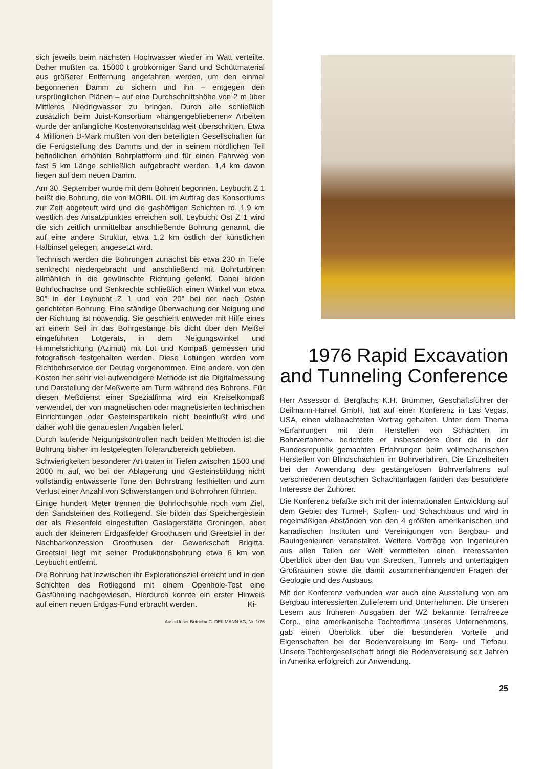sich jeweils beim nächsten Hochwasser wieder im Watt verteilte. Daher mußten ca. 15000 t grobkörniger Sand und Schüttmaterial aus größerer Entfernung angefahren werden, um den einmal begonnenen Damm zu sichern und ihn – entgegen den ursprünglichen Plänen – auf eine Durchschnittshöhe von 2 m über Mittleres Niedrigwasser zu bringen. Durch alle schließlich zusätzlich beim Juist-Konsortium »hängengebliebenen« Arbeiten wurde der anfängliche Kostenvoranschlag weit überschritten. Etwa 4 Millionen D-Mark mußten von den beteiligten Gesellschaften für die Fertigstellung des Damms und der in seinem nördlichen Teil befindlichen erhöhten Bohrplattform und für einen Fahrweg von fast 5 km Länge schließlich aufgebracht werden. 1,4 km davon liegen auf dem neuen Damm.
Am 30. September wurde mit dem Bohren begonnen. Leybucht Z 1 heißt die Bohrung, die von MOBIL OIL im Auftrag des Konsortiums zur Zeit abgeteuft wird und die gashöffigen Schichten rd. 1,9 km westlich des Ansatzpunktes erreichen soll. Leybucht Ost Z 1 wird die sich zeitlich unmittelbar anschließende Bohrung genannt, die auf eine andere Struktur, etwa 1,2 km östlich der künstlichen Halbinsel gelegen, angesetzt wird.
Technisch werden die Bohrungen zunächst bis etwa 230 m Tiefe senkrecht niedergebracht und anschließend mit Bohrturbinen allmählich in die gewünschte Richtung gelenkt. Dabei bilden Bohrlochachse und Senkrechte schließlich einen Winkel von etwa 30° in der Leybucht Z 1 und von 20° bei der nach Osten gerichteten Bohrung. Eine ständige Überwachung der Neigung und der Richtung ist notwendig. Sie geschieht entweder mit Hilfe eines an einem Seil in das Bohrgestänge bis dicht über den Meißel eingeführten Lotgeräts, in dem Neigungswinkel und Himmelsrichtung (Azimut) mit Lot und Kompaß gemessen und fotografisch festgehalten werden. Diese Lotungen werden vom Richtbohrservice der Deutag vorgenommen. Eine andere, von den Kosten her sehr viel aufwendigere Methode ist die Digitalmessung und Darstellung der Meßwerte am Turm während des Bohrens. Für diesen Meßdienst einer Spezialfirma wird ein Kreiselkompaß verwendet, der von magnetischen oder magnetisierten technischen Einrichtungen oder Gesteinspartikeln nicht beeinflußt wird und daher wohl die genauesten Angaben liefert.
Durch laufende Neigungskontrollen nach beiden Methoden ist die Bohrung bisher im festgelegten Toleranzbereich geblieben.
Schwierigkeiten besonderer Art traten in Tiefen zwischen 1500 und 2000 m auf, wo bei der Ablagerung und Gesteinsbildung nicht vollständig entwässerte Tone den Bohrstrang festhielten und zum Verlust einer Anzahl von Schwerstangen und Bohrrohren führten.
Einige hundert Meter trennen die Bohrlochsohle noch vom Ziel, den Sandsteinen des Rotliegend. Sie bilden das Speichergestein der als Riesenfeld eingestuften Gaslagerstätte Groningen, aber auch der kleineren Erdgasfelder Groothusen und Greetsiel in der Nachbarkonzession Groothusen der Gewerkschaft Brigitta. Greetsiel liegt mit seiner Produktionsbohrung etwa 6 km von Leybucht entfernt.
Die Bohrung hat inzwischen ihr Explorationsziel erreicht und in den Schichten des Rotliegend mit einem Openhole-Test eine Gasführung nachgewiesen. Hierdurch konnte ein erster Hinweis auf einen neuen Erdgas-Fund erbracht werden. Ki-
Aus »Unser Betrieb« C. DEILMANN AG, Nr. 1/76
1976 Rapid Excavation and Tunneling Conference
Herr Assessor d. Bergfachs K.H. Brümmer, Geschäftsführer der Deilmann-Haniel GmbH, hat auf einer Konferenz in Las Vegas, USA, einen vielbeachteten Vortrag gehalten. Unter dem Thema »Erfahrungen mit dem Herstellen von Schächten im Bohrverfahren« berichtete er insbesondere über die in der Bundesrepublik gemachten Erfahrungen beim vollmechanischen Herstellen von Blindschächten im Bohrverfahren. Die Einzelheiten bei der Anwendung des gestängelosen Bohrverfahrens auf verschiedenen deutschen Schachtanlagen fanden das besondere Interesse der Zuhörer.
Die Konferenz befaßte sich mit der internationalen Entwicklung auf dem Gebiet des Tunnel-, Stollen- und Schachtbaus und wird in regelmäßigen Abständen von den 4 größten amerikanischen und kanadischen Instituten und Vereinigungen von Bergbau- und Bauingenieuren veranstaltet. Weitere Vorträge von Ingenieuren aus allen Teilen der Welt vermittelten einen interessanten Überblick über den Bau von Strecken, Tunnels und untertägigen Großräumen sowie die damit zusammenhängenden Fragen der Geologie und des Ausbaus.
Mit der Konferenz verbunden war auch eine Ausstellung von am Bergbau interessierten Zulieferern und Unternehmen. Die unseren Lesern aus früheren Ausgaben der WZ bekannte Terrafreeze Corp., eine amerikanische Tochterfirma unseres Unternehmens, gab einen Überblick über die besonderen Vorteile und Eigenschaften bei der Bodenvereisung im Berg- und Tiefbau. Unsere Tochtergesellschaft bringt die Bodenvereisung seit Jahren in Amerika erfolgreich zur Anwendung.
25